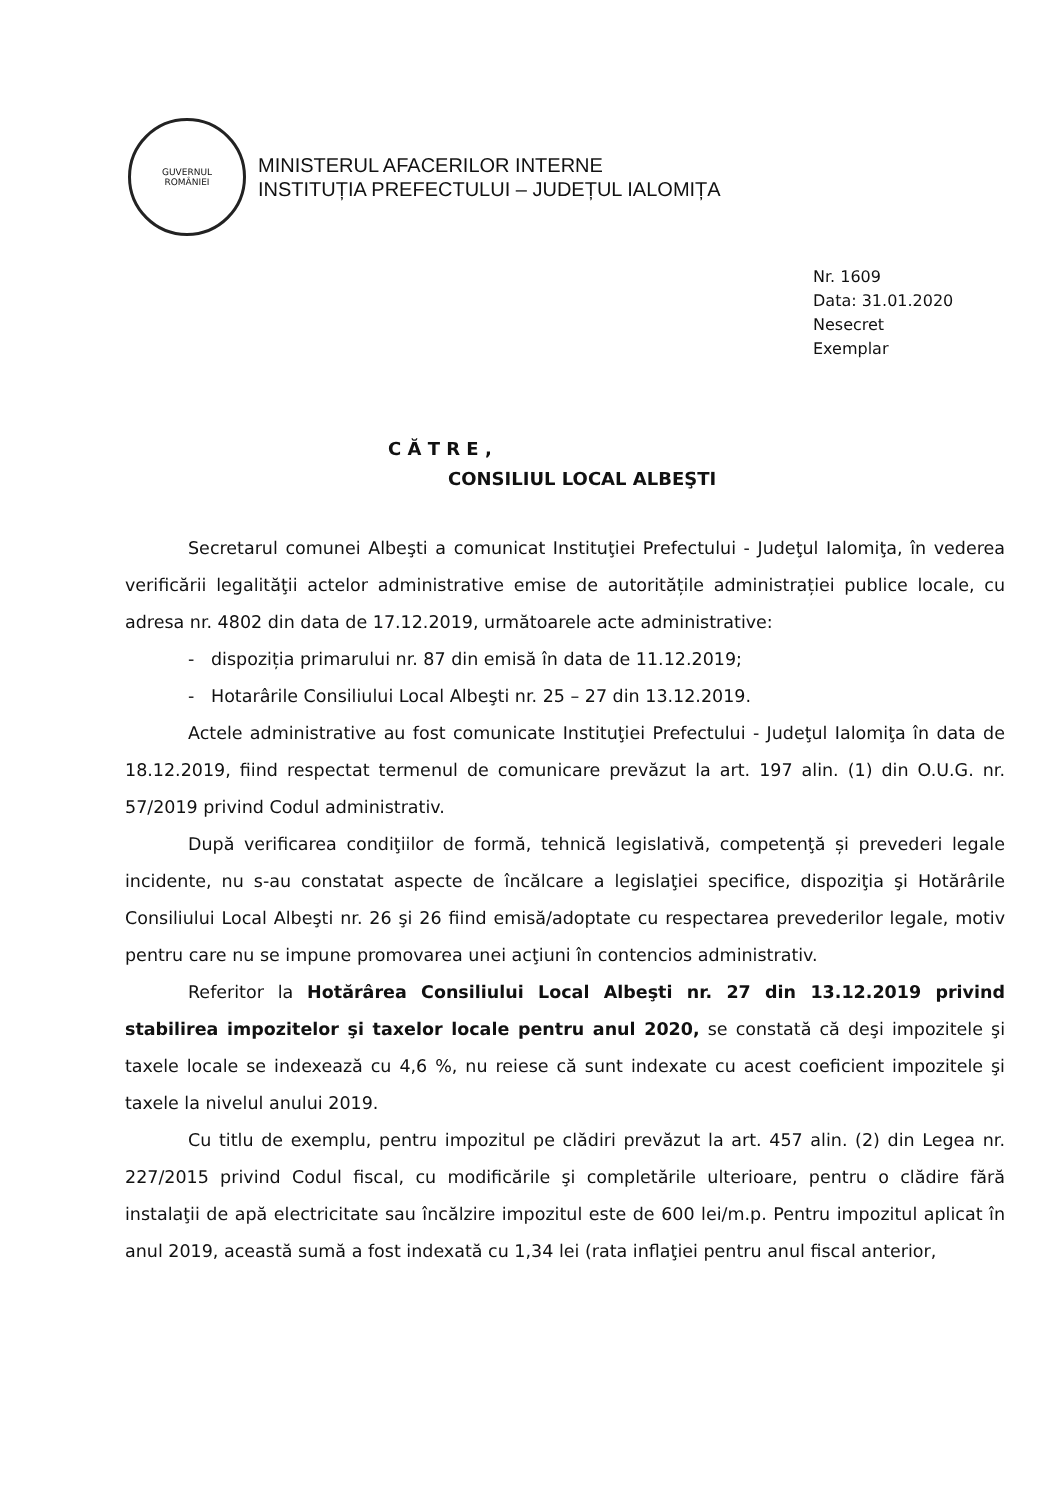GUVERNUL
ROMÂNIEI
MINISTERUL AFACERILOR INTERNE
INSTITUȚIA PREFECTULUI – JUDEȚUL IALOMIȚA
Nr. 1609
Data: 31.01.2020
Nesecret
Exemplar
C Ă T R E ,
CONSILIUL LOCAL ALBEŞTI
Secretarul comunei Albeşti a comunicat Instituţiei Prefectului - Judeţul Ialomiţa, în vederea verificării legalităţii actelor administrative emise de autoritățile administrației publice locale, cu adresa nr. 4802 din data de 17.12.2019, următoarele acte administrative:
- dispoziția primarului nr. 87 din emisă în data de 11.12.2019;
- Hotarârile Consiliului Local Albeşti nr. 25 – 27 din 13.12.2019.
Actele administrative au fost comunicate Instituţiei Prefectului - Judeţul Ialomiţa în data de 18.12.2019, fiind respectat termenul de comunicare prevăzut la art. 197 alin. (1) din O.U.G. nr. 57/2019 privind Codul administrativ.
După verificarea condiţiilor de formă, tehnică legislativă, competenţă și prevederi legale incidente, nu s-au constatat aspecte de încălcare a legislaţiei specifice, dispoziţia şi Hotărârile Consiliului Local Albeşti nr. 26 şi 26 fiind emisă/adoptate cu respectarea prevederilor legale, motiv pentru care nu se impune promovarea unei acţiuni în contencios administrativ.
Referitor la Hotărârea Consiliului Local Albeşti nr. 27 din 13.12.2019 privind stabilirea impozitelor şi taxelor locale pentru anul 2020, se constată că deşi impozitele şi taxele locale se indexează cu 4,6 %, nu reiese că sunt indexate cu acest coeficient impozitele şi taxele la nivelul anului 2019.
Cu titlu de exemplu, pentru impozitul pe clădiri prevăzut la art. 457 alin. (2) din Legea nr. 227/2015 privind Codul fiscal, cu modificările şi completările ulterioare, pentru o clădire fără instalaţii de apă electricitate sau încălzire impozitul este de 600 lei/m.p. Pentru impozitul aplicat în anul 2019, această sumă a fost indexată cu 1,34 lei (rata inflaţiei pentru anul fiscal anterior,